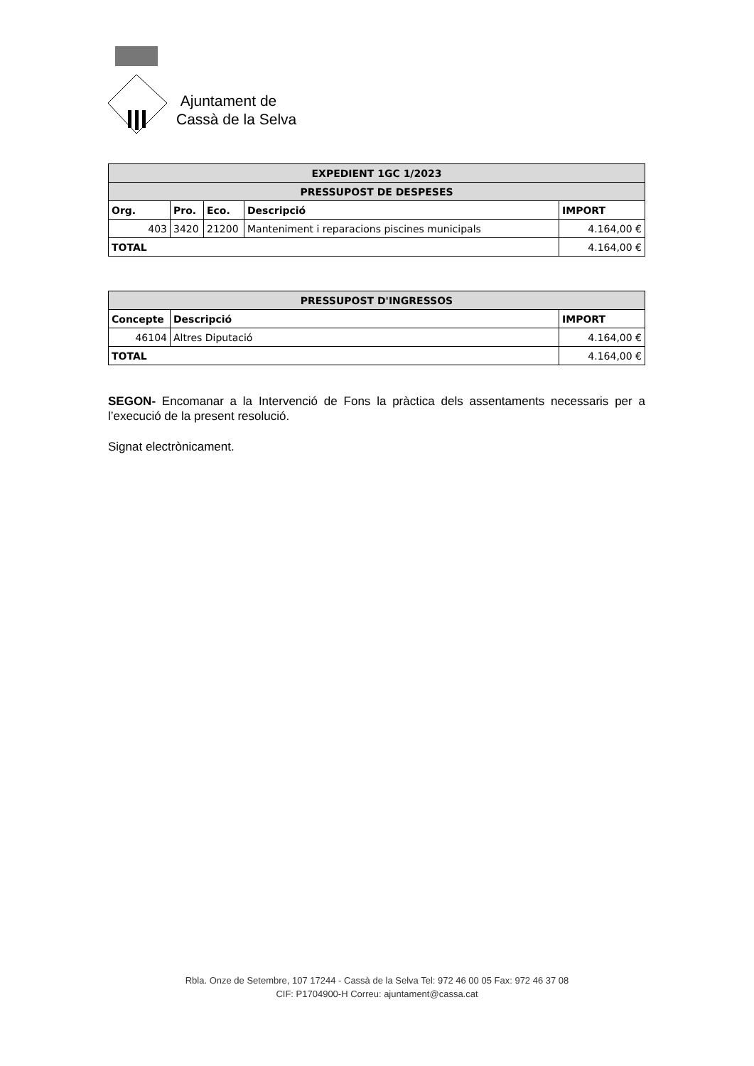Ajuntament de
Cassà de la Selva
| EXPEDIENT 1GC 1/2023 | | | | |
| PRESSUPOST DE DESPESES | | | | |
| Org. | Pro. | Eco. | Descripció | IMPORT |
| 403 | 3420 | 21200 | Manteniment i reparacions piscines municipals | 4.164,00 € |
| TOTAL | | | | 4.164,00 € |
| PRESSUPOST D'INGRESSOS | | |
| Concepte | Descripció | IMPORT |
| 46104 | Altres Diputació | 4.164,00 € |
| TOTAL | | 4.164,00 € |
SEGON- Encomanar a la Intervenció de Fons la pràctica dels assentaments necessaris per a l’execució de la present resolució.
Signat electrònicament.
Rbla. Onze de Setembre, 107 17244 - Cassà de la Selva Tel: 972 46 00 05 Fax: 972 46 37 08
CIF: P1704900-H Correu: ajuntament@cassa.cat